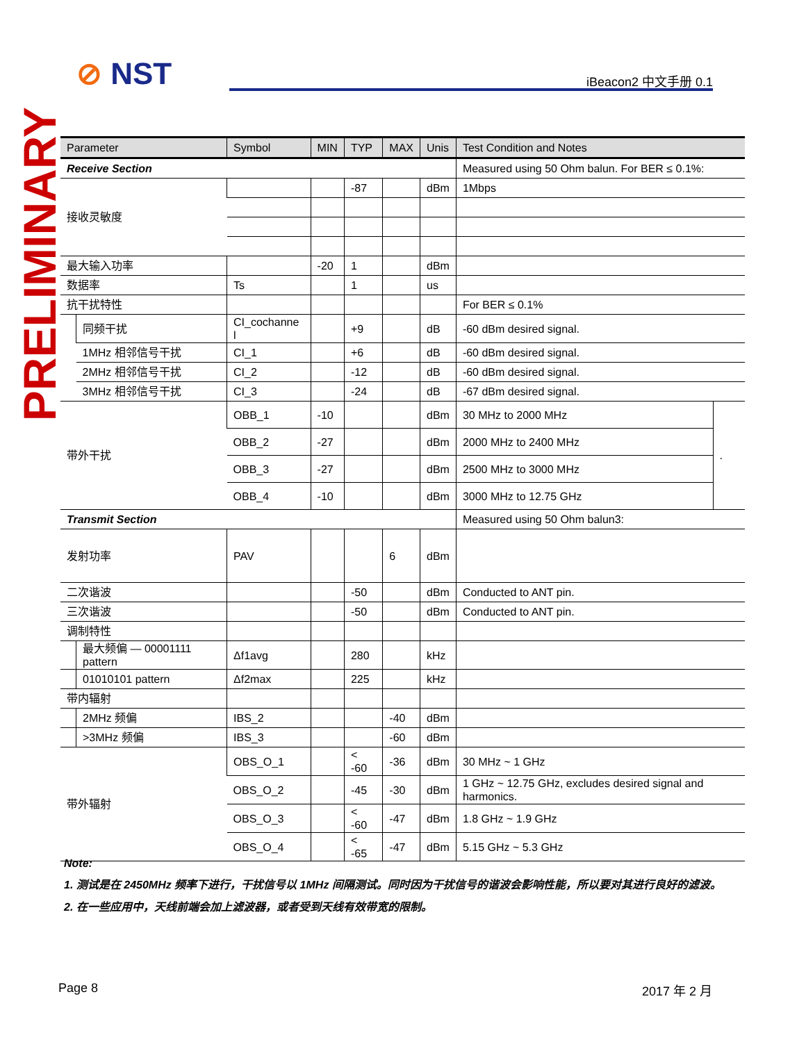⊘ NST iBeacon2 中文手册 0.1
PRELIMINARY
| Parameter | | Symbol | MIN | TYP | MAX | Unis | Test Condition and Notes | |
| --- | --- | --- | --- | --- | --- | --- | --- | --- |
| Receive Section | | | | | | | Measured using 50 Ohm balun. For BER ≤ 0.1%: | |
| 接收灵敏度 | | | | -87 | | dBm | 1Mbps | |
| 最大输入功率 | | | -20 | 1 | | dBm | | |
| 数据率 | | Ts | | 1 | | us | | |
| 抗干扰特性 | | | | | | | For BER ≤ 0.1% | |
| | 同频干扰 | CI_cochanne l | | +9 | | dB | -60 dBm desired signal. | |
| | 1MHz 相邻信号干扰 | CI_1 | | +6 | | dB | -60 dBm desired signal. | |
| | 2MHz 相邻信号干扰 | CI_2 | | -12 | | dB | -60 dBm desired signal. | |
| | 3MHz 相邻信号干扰 | CI_3 | | -24 | | dB | -67 dBm desired signal. | |
| 带外干扰 | | OBB_1 | -10 | | | dBm | 30 MHz to 2000 MHz | . |
| | | OBB_2 | -27 | | | dBm | 2000 MHz to 2400 MHz | |
| | | OBB_3 | -27 | | | dBm | 2500 MHz to 3000 MHz | |
| | | OBB_4 | -10 | | | dBm | 3000 MHz to 12.75 GHz | |
| Transmit Section | | | | | | | Measured using 50 Ohm balun3: | |
| 发射功率 | | PAV | | | 6 | dBm | | |
| 二次谐波 | | | | -50 | | dBm | Conducted to ANT pin. | |
| 三次谐波 | | | | -50 | | dBm | Conducted to ANT pin. | |
| 调制特性 | | | | | | | | |
| | 最大频偏 — 00001111 pattern | Δf1avg | | 280 | | kHz | | |
| | 01010101 pattern | Δf2max | | 225 | | kHz | | |
| 带内辐射 | | | | | | | | |
| | 2MHz 频偏 | IBS_2 | | | -40 | dBm | | |
| | >3MHz 频偏 | IBS_3 | | | -60 | dBm | | |
| 带外辐射 | | OBS_O_1 | | < -60 | -36 | dBm | 30 MHz ~ 1 GHz | |
| | | OBS_O_2 | | -45 | -30 | dBm | 1 GHz ~ 12.75 GHz, excludes desired signal and harmonics. | |
| | | OBS_O_3 | | < -60 | -47 | dBm | 1.8 GHz ~ 1.9 GHz | |
| | | OBS_O_4 | | < -65 | -47 | dBm | 5.15 GHz ~ 5.3 GHz | |
Note:
1. 测试是在 2450MHz 频率下进行，干扰信号以 1MHz 间隔测试。同时因为干扰信号的谐波会影响性能，所以要对其进行良好的滤波。
2. 在一些应用中，天线前端会加上滤波器，或者受到天线有效带宽的限制。
Page 8 2017 年 2 月